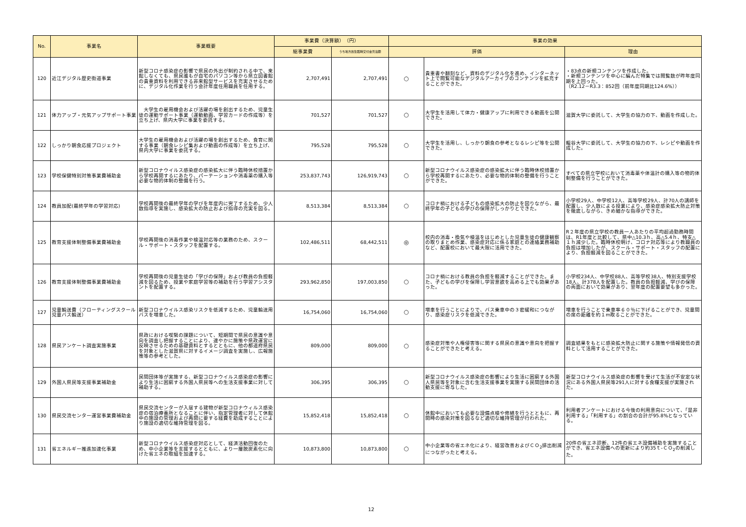| No. | 事業名 | 事業概要 | 事業費（決算額） （円） | | 事業の効果 | | |
| --- | --- | --- | --- | --- | --- | --- | --- |
| | | | 総事業費 | うち地方創生臨時交付金充当額 | 評価 | | 理由 |
| 120 | 近江デジタル歴史街道事業 | 新型コロナ感染症の影響で県民の外出が制約される中で、来館しなくても、県民誰もが自宅のパソコン等から県立図書館の貴重資料を利用できる非来館型サービスを充実させるために、デジタル化作業を行う会計年度任用職員を任用する。 | 2,707,491 | 2,707,491 | ○ | 貴重書や翻刻など、資料のデジタル化を進め、インターネット上で閲覧可能なデジタルアーカイブのコンテンツを拡充することができた。 | ・83点の新規コンテンツを作成した。 ・新規コンテンツを中心に編んだ特集では閲覧数が昨年度同期を上回った。 （R2.12－R3.3：852回（前年度同期比124.6%）） |
| 121 | 体力アップ・元気アップサポート事業 | 大学生の雇用機会および活躍の場を創出するため、児童生徒の運動サポート事業（運動動画、学習カードの作成等）を立ち上げ、県内大学に事業を委託する。 | 701,527 | 701,527 | ○ | 大学生を活用して体力・健康アップに利用できる動画を公開できた。 | 滋賀大学に委託して、大学生の協力の下、動画を作成した。 |
| 122 | しっかり朝食応援プロジェクト | 大学生の雇用機会および活躍の場を創出するため、食育に関する事業（朝食レシピ集および動画の作成等）を立ち上げ、県内大学に事業を委託する。 | 795,528 | 795,528 | ○ | 大学生を活用し、しっかり朝食の参考となるレシピ等を公開できた。 | 龍谷大学に委託して、大学生の協力の下、レシピや動画を作成した。 |
| 123 | 学校保健特別対策事業費補助金 | 新型コロナウイルス感染症の感染拡大に伴う臨時休校措置から学校再開するにあたり、パーテーションや消毒薬の購入等必要な物的体制の整備を行う。 | 253,837,743 | 126,919,743 | ○ | 新型コロナウイルス感染症の感染拡大に伴う臨時休校措置から学校再開するにあたり、必要な物的体制の整備を行うことができた。 | すべての県立学校において消毒薬や体温計の購入等の物的体制整備を行うことができた。 |
| 124 | 教員加配(最終学年の学習対応) | 学校再開後の最終学年の学びを年度内に完了するため、少人数指導を実施し、感染拡大の防止および指導の充実を図る。 | 8,513,384 | 8,513,384 | ○ | コロナ禍における子どもの感染拡大の防止を図りながら、最終学年の子どもの学びの保障がしっかりとできた。 | 小学校29人、中学校12人、高等学校29人、計70人の講師を配置し、少人数による授業により、感染症感染拡大防止対策を徹底しながら、きめ細かな指導ができた。 |
| 125 | 教育支援体制整備事業費補助金 | 学校再開後の消毒作業や検温対応等の業務のため、スクール・サポート・スタッフを配置する。 | 102,486,511 | 68,442,511 | ◎ | 校内の消毒・換気や検温をはじめとした児童生徒の健康観察の取りまとめ作業、感染症対応に係る家庭との連絡業務補助など、配置校において最大限に活用できた。 | R２年度の県立学校の教員一人あたりの平均超過勤務時間は、R1年度と比較して、県中△10.3ｈ、高△5.4ｈ、特支△１ｈ減少した。臨時休校明け、コロナ対応等により教職員の負担は増加したが、スクール・サポート・スタッフの配置により、負担軽減を図ることができた。 |
| 126 | 教育支援体制整備事業費補助金 | 学校再開後の児童生徒の「学びの保障」および教員の負担軽減を図るため、授業や家庭学習等の補助を行う学習アシスタントを配置する。 | 293,962,850 | 197,003,850 | ○ | コロナ禍における教員の負担を軽減することができた。また、子どもの学びを保障し学習意欲を高める上でも効果があった。 | 小学校234人、中学校88人、高等学校38人、特別支援学校18人、計378人を配置した。教員の負担軽減、学びの保障の両面において効果があり、翌年度の配置要望も多かった。 |
| 127 | 児童輸送費（フローティングスクール児童バス輸送） | 新型コロナウイルス感染リスクを低減するため、児童輸送用バスを増車した。 | 16,754,060 | 16,754,060 | ○ | 増車を行うことによりで、バス乗車中の３密緩和につながり、感染症リスクを低減できた。 | 増車を行うことで乗車率６０％に下げることができ、児童間の席の距離を約１m取ることができた。 |
| 128 | 県民アンケート調査実施事業 | 県政における喫緊の課題について、短期間で県民の意識や意向を調査し把握することにより、速やかに施策や県政運営に反映させるための基礎資料とするとともに、他の都道府県民を対象とした滋賀県に対するイメージ調査を実施し、広報施策等の参考とした。 | 809,000 | 809,000 | ○ | 感染症対策や人権侵害等に関する県民の意識や意向を把握することができたと考える。 | 調査結果をもとに感染拡大防止に関する施策や情報発信の資料として活用することができた。 |
| 129 | 外国人県民等支援事業補助金 | 民間団体等が実施する、新型コロナウイルス感染症の影響により生活に困窮する外国人県民等への生活支援事業に対して補助する。 | 306,395 | 306,395 | ○ | 新型コロナウイルス感染症の影響により生活に困窮する外国人県民等を対象に含む生活支援事業を実施する民間団体の活動支援に寄与した。 | 新型コロナウイルス感染症の影響を受けて生活が不安定な状況にある外国人県民等291人に対する食糧支援が実施された。 |
| 130 | 県民交流センター運営事業費補助金 | 県民交流センターが入居する建物が新型コロナウィルス感染症の宿泊療養所となることに伴い、指定管理者に対して休館中の施設の管理および再開に要する経費を助成することにより施設の適切な維持管理を図る。 | 15,852,418 | 15,852,418 | ○ | 休館中においても必要な設備点検や修繕を行うとともに、再開時の感染対策を図るなど適切な維持管理が行われた。 | 利用者アンケートにおける今後の利用意向について、「是非利用する」「利用する」の割合の合計が95.8%となっている。 |
| 131 | 省エネルギー推進加速化事業 | 新型コロナウイルス感染症対応として、経済活動回復のため、中小企業等を支援するとともに、より一層脱炭素化に向けた省エネの取組を加速する。 | 10,873,800 | 10,873,800 | ○ | 中小企業等の省エネ化により、経営改善およびＣＯ<sub>2</sub>排出削減につながったと考える。 | 20件の省エネ診断、12件の省エネ設備補助を実施することができ、省エネ設備への更新により約35ｔ-ＣＯ<sub>2</sub>の削減した。 |
12